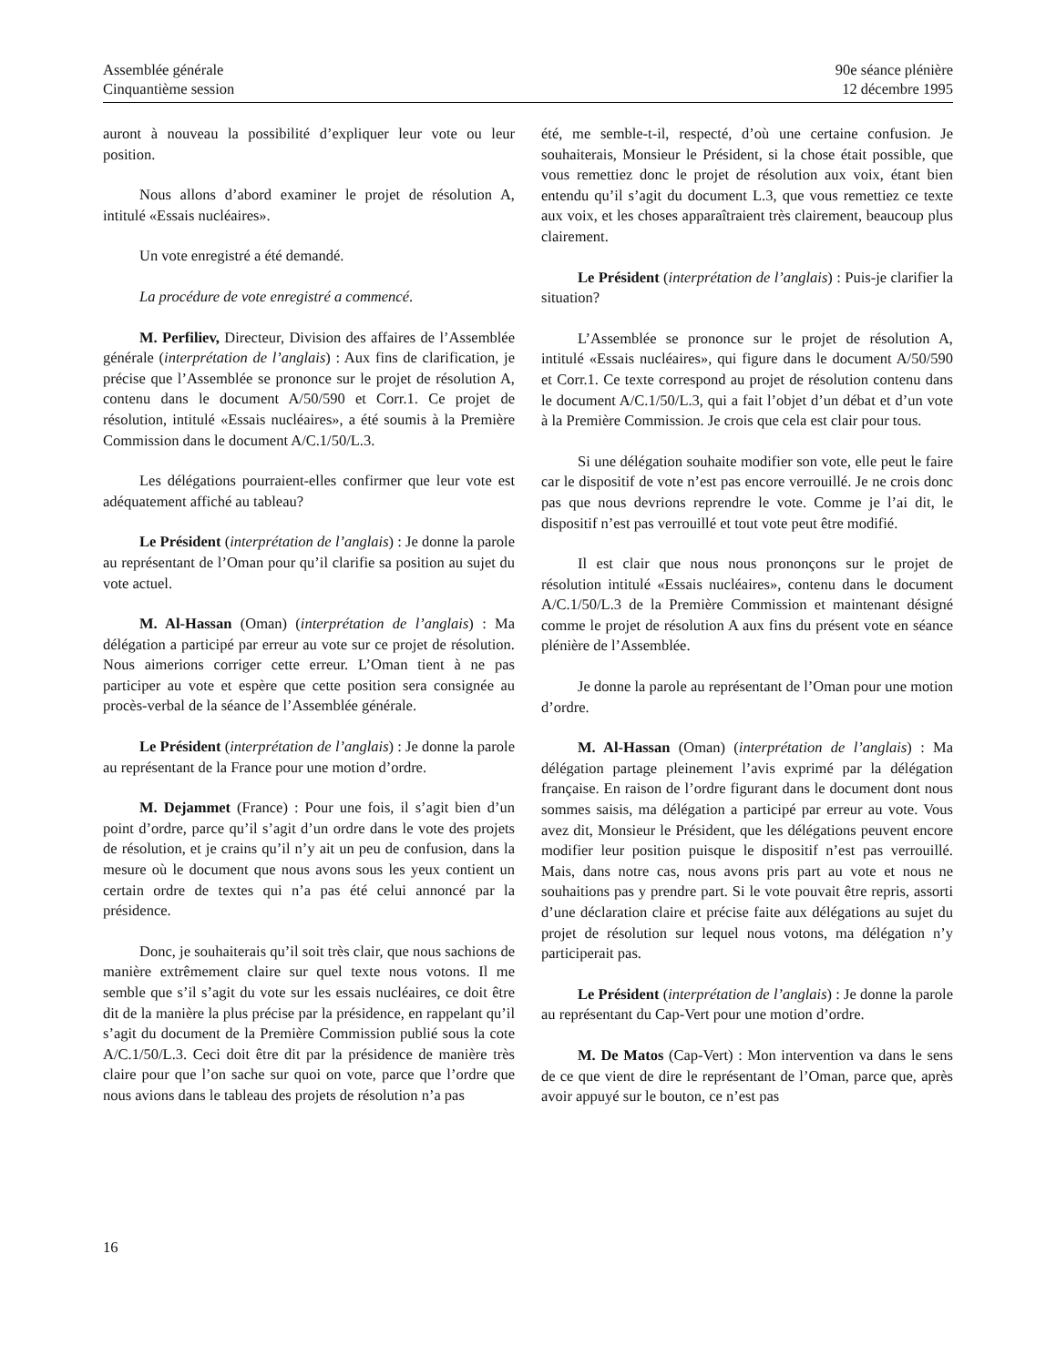Assemblée générale
Cinquantième session
90e séance plénière
12 décembre 1995
auront à nouveau la possibilité d’expliquer leur vote ou leur position.
Nous allons d’abord examiner le projet de résolution A, intitulé «Essais nucléaires».
Un vote enregistré a été demandé.
La procédure de vote enregistré a commencé.
M. Perfiliev, Directeur, Division des affaires de l’Assemblée générale (interprétation de l’anglais) : Aux fins de clarification, je précise que l’Assemblée se prononce sur le projet de résolution A, contenu dans le document A/50/590 et Corr.1. Ce projet de résolution, intitulé «Essais nucléaires», a été soumis à la Première Commission dans le document A/C.1/50/L.3.
Les délégations pourraient-elles confirmer que leur vote est adéquatement affiché au tableau?
Le Président (interprétation de l’anglais) : Je donne la parole au représentant de l’Oman pour qu’il clarifie sa position au sujet du vote actuel.
M. Al-Hassan (Oman) (interprétation de l’anglais) : Ma délégation a participé par erreur au vote sur ce projet de résolution. Nous aimerions corriger cette erreur. L’Oman tient à ne pas participer au vote et espère que cette position sera consignée au procès-verbal de la séance de l’Assemblée générale.
Le Président (interprétation de l’anglais) : Je donne la parole au représentant de la France pour une motion d’ordre.
M. Dejammet (France) : Pour une fois, il s’agit bien d’un point d’ordre, parce qu’il s’agit d’un ordre dans le vote des projets de résolution, et je crains qu’il n’y ait un peu de confusion, dans la mesure où le document que nous avons sous les yeux contient un certain ordre de textes qui n’a pas été celui annoncé par la présidence.
Donc, je souhaiterais qu’il soit très clair, que nous sachions de manière extrêmement claire sur quel texte nous votons. Il me semble que s’il s’agit du vote sur les essais nucléaires, ce doit être dit de la manière la plus précise par la présidence, en rappelant qu’il s’agit du document de la Première Commission publié sous la cote A/C.1/50/L.3. Ceci doit être dit par la présidence de manière très claire pour que l’on sache sur quoi on vote, parce que l’ordre que nous avions dans le tableau des projets de résolution n’a pas
été, me semble-t-il, respecté, d’où une certaine confusion. Je souhaiterais, Monsieur le Président, si la chose était possible, que vous remettiez donc le projet de résolution aux voix, étant bien entendu qu’il s’agit du document L.3, que vous remettiez ce texte aux voix, et les choses apparaîtraient très clairement, beaucoup plus clairement.
Le Président (interprétation de l’anglais) : Puis-je clarifier la situation?
L’Assemblée se prononce sur le projet de résolution A, intitulé «Essais nucléaires», qui figure dans le document A/50/590 et Corr.1. Ce texte correspond au projet de résolution contenu dans le document A/C.1/50/L.3, qui a fait l’objet d’un débat et d’un vote à la Première Commission. Je crois que cela est clair pour tous.
Si une délégation souhaite modifier son vote, elle peut le faire car le dispositif de vote n’est pas encore verrouillé. Je ne crois donc pas que nous devrions reprendre le vote. Comme je l’ai dit, le dispositif n’est pas verrouillé et tout vote peut être modifié.
Il est clair que nous nous prononçons sur le projet de résolution intitulé «Essais nucléaires», contenu dans le document A/C.1/50/L.3 de la Première Commission et maintenant désigné comme le projet de résolution A aux fins du présent vote en séance plénière de l’Assemblée.
Je donne la parole au représentant de l’Oman pour une motion d’ordre.
M. Al-Hassan (Oman) (interprétation de l’anglais) : Ma délégation partage pleinement l’avis exprimé par la délégation française. En raison de l’ordre figurant dans le document dont nous sommes saisis, ma délégation a participé par erreur au vote. Vous avez dit, Monsieur le Président, que les délégations peuvent encore modifier leur position puisque le dispositif n’est pas verrouillé. Mais, dans notre cas, nous avons pris part au vote et nous ne souhaitions pas y prendre part. Si le vote pouvait être repris, assorti d’une déclaration claire et précise faite aux délégations au sujet du projet de résolution sur lequel nous votons, ma délégation n’y participerait pas.
Le Président (interprétation de l’anglais) : Je donne la parole au représentant du Cap-Vert pour une motion d’ordre.
M. De Matos (Cap-Vert) : Mon intervention va dans le sens de ce que vient de dire le représentant de l’Oman, parce que, après avoir appuyé sur le bouton, ce n’est pas
16